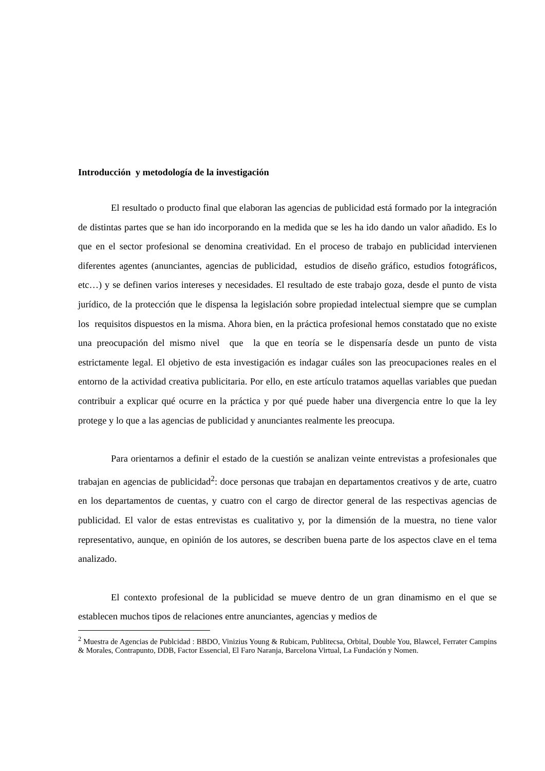Introducción y metodología de la investigación
El resultado o producto final que elaboran las agencias de publicidad está formado por la integración de distintas partes que se han ido incorporando en la medida que se les ha ido dando un valor añadido. Es lo que en el sector profesional se denomina creatividad. En el proceso de trabajo en publicidad intervienen diferentes agentes (anunciantes, agencias de publicidad, estudios de diseño gráfico, estudios fotográficos, etc…) y se definen varios intereses y necesidades. El resultado de este trabajo goza, desde el punto de vista jurídico, de la protección que le dispensa la legislación sobre propiedad intelectual siempre que se cumplan los requisitos dispuestos en la misma. Ahora bien, en la práctica profesional hemos constatado que no existe una preocupación del mismo nivel que la que en teoría se le dispensaría desde un punto de vista estrictamente legal. El objetivo de esta investigación es indagar cuáles son las preocupaciones reales en el entorno de la actividad creativa publicitaria. Por ello, en este artículo tratamos aquellas variables que puedan contribuir a explicar qué ocurre en la práctica y por qué puede haber una divergencia entre lo que la ley protege y lo que a las agencias de publicidad y anunciantes realmente les preocupa.
Para orientarnos a definir el estado de la cuestión se analizan veinte entrevistas a profesionales que trabajan en agencias de publicidad<sup>2</sup>: doce personas que trabajan en departamentos creativos y de arte, cuatro en los departamentos de cuentas, y cuatro con el cargo de director general de las respectivas agencias de publicidad. El valor de estas entrevistas es cualitativo y, por la dimensión de la muestra, no tiene valor representativo, aunque, en opinión de los autores, se describen buena parte de los aspectos clave en el tema analizado.
El contexto profesional de la publicidad se mueve dentro de un gran dinamismo en el que se establecen muchos tipos de relaciones entre anunciantes, agencias y medios de
<sup>2</sup> Muestra de Agencias de Publcidad : BBDO, Vinizius Young & Rubicam, Publitecsa, Orbital, Double You, Blawcel, Ferrater Campins & Morales, Contrapunto, DDB, Factor Essencial, El Faro Naranja, Barcelona Virtual, La Fundación y Nomen.